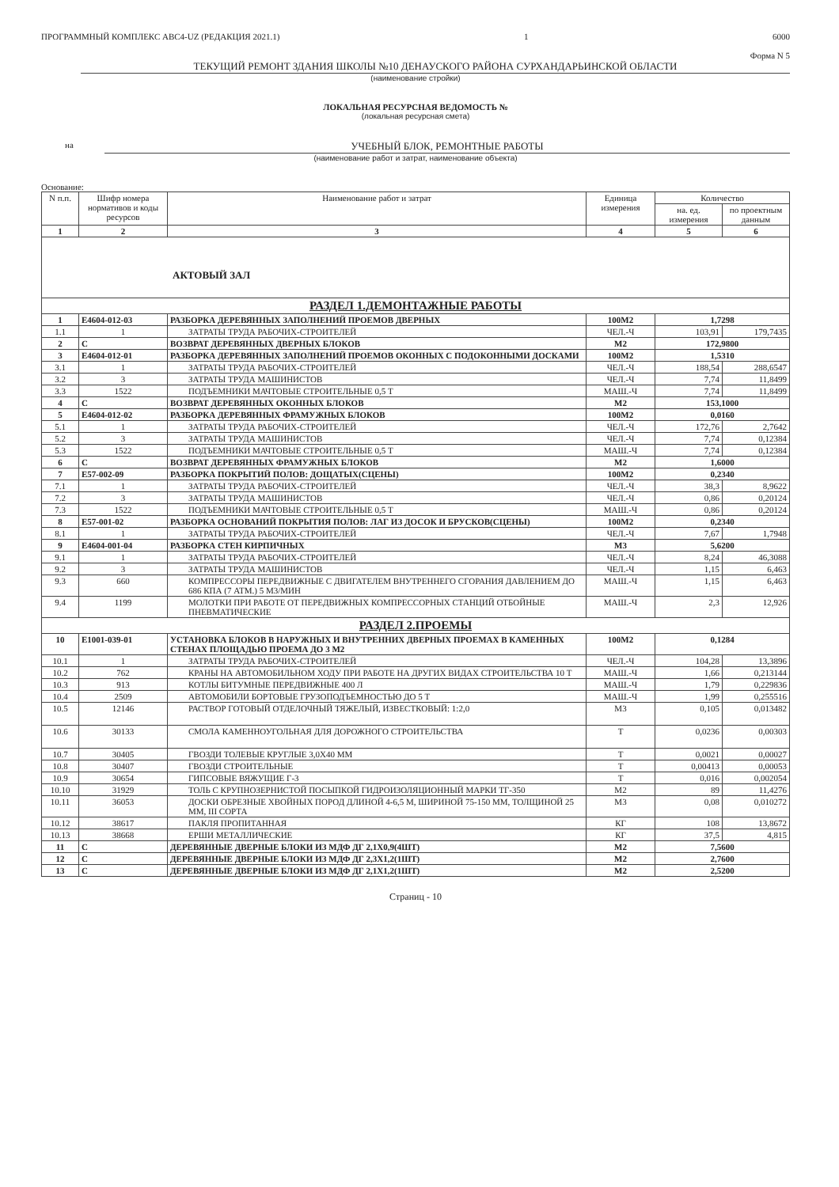ПРОГРАММНЫЙ КОМПЛЕКС АВС4-UZ (РЕДАКЦИЯ 2021.1) 1 6000
Форма N 5
ТЕКУЩИЙ РЕМОНТ ЗДАНИЯ ШКОЛЫ №10 ДЕНАУСКОГО РАЙОНА СУРХАНДАРЬИНСКОЙ ОБЛАСТИ
(наименование стройки)
ЛОКАЛЬНАЯ РЕСУРСНАЯ ВЕДОМОСТЬ №
(локальная ресурсная смета)
на УЧЕБНЫЙ БЛОК, РЕМОНТНЫЕ РАБОТЫ
(наименование работ и затрат, наименование объекта)
Основание:
| N п.п. | Шифр номера нормативов и коды ресурсов | Наименование работ и затрат | Единица измерения | Количество | |
| --- | --- | --- | --- | --- | --- |
| | | | | на. ед. измерения | по проектным данным |
| 1 | 2 | 3 | 4 | 5 | 6 |
| АКТОВЫЙ ЗАЛ | | | | | |
| РАЗДЕЛ 1.ДЕМОНТАЖНЫЕ РАБОТЫ | | | | | |
| 1 | Е4604-012-03 | РАЗБОРКА ДЕРЕВЯННЫХ ЗАПОЛНЕНИЙ ПРОЕМОВ ДВЕРНЫХ | 100М2 | 1,7298 | |
| 1.1 | 1 | ЗАТРАТЫ ТРУДА РАБОЧИХ-СТРОИТЕЛЕЙ | ЧЕЛ.-Ч | 103,91 | 179,7435 |
| 2 | С | ВОЗВРАТ ДЕРЕВЯННЫХ ДВЕРНЫХ БЛОКОВ | М2 | 172,9800 | |
| 3 | Е4604-012-01 | РАЗБОРКА ДЕРЕВЯННЫХ ЗАПОЛНЕНИЙ ПРОЕМОВ ОКОННЫХ С ПОДОКОННЫМИ ДОСКАМИ | 100М2 | 1,5310 | |
| 3.1 | 1 | ЗАТРАТЫ ТРУДА РАБОЧИХ-СТРОИТЕЛЕЙ | ЧЕЛ.-Ч | 188,54 | 288,6547 |
| 3.2 | 3 | ЗАТРАТЫ ТРУДА МАШИНИСТОВ | ЧЕЛ.-Ч | 7,74 | 11,8499 |
| 3.3 | 1522 | ПОДЪЕМНИКИ МАЧТОВЫЕ СТРОИТЕЛЬНЫЕ 0,5 Т | МАШ.-Ч | 7,74 | 11,8499 |
| 4 | С | ВОЗВРАТ ДЕРЕВЯННЫХ ОКОННЫХ БЛОКОВ | М2 | 153,1000 | |
| 5 | Е4604-012-02 | РАЗБОРКА ДЕРЕВЯННЫХ ФРАМУЖНЫХ БЛОКОВ | 100М2 | 0,0160 | |
| 5.1 | 1 | ЗАТРАТЫ ТРУДА РАБОЧИХ-СТРОИТЕЛЕЙ | ЧЕЛ.-Ч | 172,76 | 2,7642 |
| 5.2 | 3 | ЗАТРАТЫ ТРУДА МАШИНИСТОВ | ЧЕЛ.-Ч | 7,74 | 0,12384 |
| 5.3 | 1522 | ПОДЪЕМНИКИ МАЧТОВЫЕ СТРОИТЕЛЬНЫЕ 0,5 Т | МАШ.-Ч | 7,74 | 0,12384 |
| 6 | С | ВОЗВРАТ ДЕРЕВЯННЫХ ФРАМУЖНЫХ БЛОКОВ | М2 | 1,6000 | |
| 7 | Е57-002-09 | РАЗБОРКА ПОКРЫТИЙ ПОЛОВ: ДОЩАТЫХ(СЦЕНЫ) | 100М2 | 0,2340 | |
| 7.1 | 1 | ЗАТРАТЫ ТРУДА РАБОЧИХ-СТРОИТЕЛЕЙ | ЧЕЛ.-Ч | 38,3 | 8,9622 |
| 7.2 | 3 | ЗАТРАТЫ ТРУДА МАШИНИСТОВ | ЧЕЛ.-Ч | 0,86 | 0,20124 |
| 7.3 | 1522 | ПОДЪЕМНИКИ МАЧТОВЫЕ СТРОИТЕЛЬНЫЕ 0,5 Т | МАШ.-Ч | 0,86 | 0,20124 |
| 8 | Е57-001-02 | РАЗБОРКА ОСНОВАНИЙ ПОКРЫТИЯ ПОЛОВ: ЛАГ ИЗ ДОСОК И БРУСКОВ(СЦЕНЫ) | 100М2 | 0,2340 | |
| 8.1 | 1 | ЗАТРАТЫ ТРУДА РАБОЧИХ-СТРОИТЕЛЕЙ | ЧЕЛ.-Ч | 7,67 | 1,7948 |
| 9 | Е4604-001-04 | РАЗБОРКА СТЕН КИРПИЧНЫХ | М3 | 5,6200 | |
| 9.1 | 1 | ЗАТРАТЫ ТРУДА РАБОЧИХ-СТРОИТЕЛЕЙ | ЧЕЛ.-Ч | 8,24 | 46,3088 |
| 9.2 | 3 | ЗАТРАТЫ ТРУДА МАШИНИСТОВ | ЧЕЛ.-Ч | 1,15 | 6,463 |
| 9.3 | 660 | КОМПРЕССОРЫ ПЕРЕДВИЖНЫЕ С ДВИГАТЕЛЕМ ВНУТРЕННЕГО СГОРАНИЯ ДАВЛЕНИЕМ ДО 686 КПА (7 АТМ.) 5 М3/МИН | МАШ.-Ч | 1,15 | 6,463 |
| 9.4 | 1199 | МОЛОТКИ ПРИ РАБОТЕ ОТ ПЕРЕДВИЖНЫХ КОМПРЕССОРНЫХ СТАНЦИЙ ОТБОЙНЫЕ ПНЕВМАТИЧЕСКИЕ | МАШ.-Ч | 2,3 | 12,926 |
| РАЗДЕЛ 2.ПРОЕМЫ | | | | | |
| 10 | Е1001-039-01 | УСТАНОВКА БЛОКОВ В НАРУЖНЫХ И ВНУТРЕННИХ ДВЕРНЫХ ПРОЕМАХ В КАМЕННЫХ СТЕНАХ ПЛОЩАДЬЮ ПРОЕМА ДО 3 М2 | 100М2 | 0,1284 | |
| 10.1 | 1 | ЗАТРАТЫ ТРУДА РАБОЧИХ-СТРОИТЕЛЕЙ | ЧЕЛ.-Ч | 104,28 | 13,3896 |
| 10.2 | 762 | КРАНЫ НА АВТОМОБИЛЬНОМ ХОДУ ПРИ РАБОТЕ НА ДРУГИХ ВИДАХ СТРОИТЕЛЬСТВА 10 Т | МАШ.-Ч | 1,66 | 0,213144 |
| 10.3 | 913 | КОТЛЫ БИТУМНЫЕ ПЕРЕДВИЖНЫЕ 400 Л | МАШ.-Ч | 1,79 | 0,229836 |
| 10.4 | 2509 | АВТОМОБИЛИ БОРТОВЫЕ ГРУЗОПОДЪЕМНОСТЬЮ ДО 5 Т | МАШ.-Ч | 1,99 | 0,255516 |
| 10.5 | 12146 | РАСТВОР ГОТОВЫЙ ОТДЕЛОЧНЫЙ ТЯЖЕЛЫЙ, ИЗВЕСТКОВЫЙ: 1:2,0 | М3 | 0,105 | 0,013482 |
| 10.6 | 30133 | СМОЛА КАМЕННОУГОЛЬНАЯ ДЛЯ ДОРОЖНОГО СТРОИТЕЛЬСТВА | Т | 0,0236 | 0,00303 |
| 10.7 | 30405 | ГВОЗДИ ТОЛЕВЫЕ КРУГЛЫЕ 3,0Х40 ММ | Т | 0,0021 | 0,00027 |
| 10.8 | 30407 | ГВОЗДИ СТРОИТЕЛЬНЫЕ | Т | 0,00413 | 0,00053 |
| 10.9 | 30654 | ГИПСОВЫЕ ВЯЖУЩИЕ Г-3 | Т | 0,016 | 0,002054 |
| 10.10 | 31929 | ТОЛЬ С КРУПНОЗЕРНИСТОЙ ПОСЫПКОЙ ГИДРОИЗОЛЯЦИОННЫЙ МАРКИ ТГ-350 | М2 | 89 | 11,4276 |
| 10.11 | 36053 | ДОСКИ ОБРЕЗНЫЕ ХВОЙНЫХ ПОРОД ДЛИНОЙ 4-6,5 М, ШИРИНОЙ 75-150 ММ, ТОЛЩИНОЙ 25 ММ, III СОРТА | М3 | 0,08 | 0,010272 |
| 10.12 | 38617 | ПАКЛЯ ПРОПИТАННАЯ | КГ | 108 | 13,8672 |
| 10.13 | 38668 | ЕРШИ МЕТАЛЛИЧЕСКИЕ | КГ | 37,5 | 4,815 |
| 11 | С | ДЕРЕВЯННЫЕ ДВЕРНЫЕ БЛОКИ ИЗ МДФ ДГ 2,1Х0,9(4ШТ) | М2 | 7,5600 | |
| 12 | С | ДЕРЕВЯННЫЕ ДВЕРНЫЕ БЛОКИ ИЗ МДФ ДГ 2,3Х1,2(1ШТ) | М2 | 2,7600 | |
| 13 | С | ДЕРЕВЯННЫЕ ДВЕРНЫЕ БЛОКИ ИЗ МДФ ДГ 2,1Х1,2(1ШТ) | М2 | 2,5200 | |
Страниц - 10